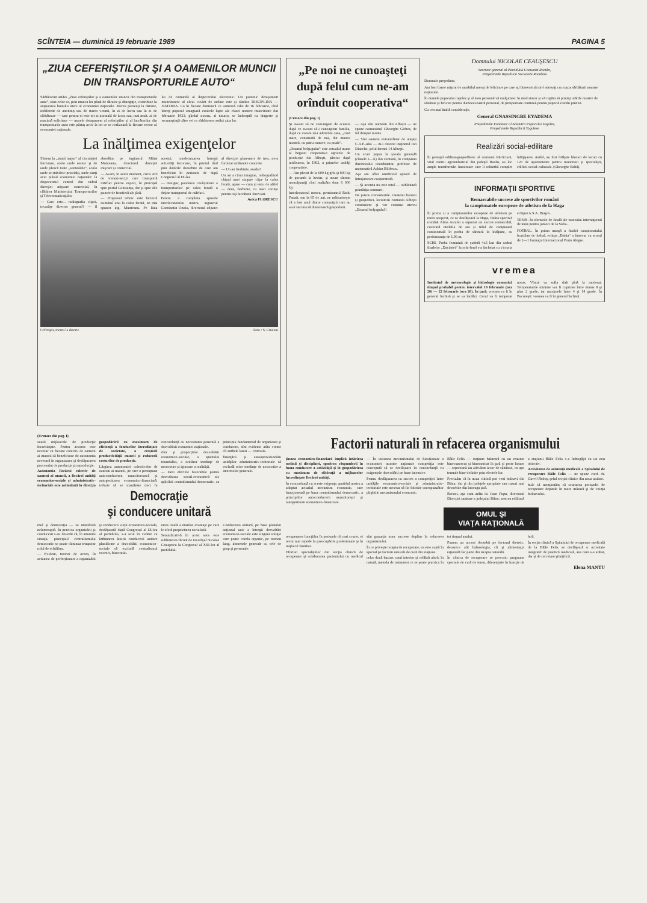SCÎNTEIA — duminică 19 februarie 1989 PAGINA 5
„ZIUA CEFERIŞTILOR ŞI A OAMENILOR MUNCII
DIN TRANSPORTURILE AUTO“
Sărbătorim astăzi „Ziua ceferiştilor şi a oamenilor muncii din transporturile auto“, ziua celor ce, prin munca lor plină de dăruire şi abnegaţie, contribuie la asigurarea bunului mers al economiei naţionale. Mereu prezenţi la datorie, indiferent de anotimp sau de starea vremii, în zi de lucru sau în zi de sărbătoare — care pentru ei este tot zi normală de lucru sau, mai mult, zi de maximă solicitare — marele detaşament al ceferiştilor şi al lucrătorilor din transporturile auto este părtaş activ la tot ce se realizează în fiecare sector al economiei naţionale.
lui de comandă al dispecerului electronic. Un puternic detaşament muncitoresc al cărui cuvînt de ordine este şi rămîne DISCIPLINA — DATORIA. Ca în fiecare duminică ce urmează zilei de 16 februarie, cînd întreg poporul omagiază eroicele lupte ale clasei noastre muncitoare din februarie 1933, gîndul nostru, al tuturor, se îndreaptă cu dragoste şi recunoştinţă către cei ce sîrbătoresc astăzi ziua lor.
La înălţimea exigenţelor
Sîntem la „statul major“ al circulaţiei feroviare, acolo unde sosesc şi de unde pleacă toate „semnalele“, acolo unde se stabilesc priorităţi, unde simţi acut pulsul economiei naţionale: la dispeceratul central din cadrul direcţiei mişcare comercial, în clădirea Ministerului Transporturilor şi Telecomunicaţiilor.
— Care este... radiografia clipei, tovarăşe director general? — îl abordăm pe inginerul Mihai Munteanu, directorul direcţiei mişcare şi comercial.
— Avem, în acest moment, circa 200 de trenuri-secţii care transportă mărfuri pentru export, în principal spre portul Constanţa, dar şi spre alte puncte de frontieră ale ţării.
— Progresul tehnic este factorul numărul unu la calea ferată, ne mai spunea ing. Munteanu. Pe linia acestui, modernizarea întregii activităţi feroviare, în primul rînd prin dotările deosebite de care am beneficiat în perioada de după Congresul al IX-lea.
— Desigur, ponderea covîrşitoare a transporturilor pe calea ferată o deţine transportul de mărfuri.
Pentru a completa spusele interlocutorului nostru, inginerul Constantin Onoiu, directorul adjunct al direcţiei plan-mers de tren, ne-a furnizat amănunte concrete.
— Un an fierbinte, asadar!
Un an a cărui imagine, radiografiind chipul unei singure clipe la calea ferată, apare — cum şi este, de altfel — dens, fierbinte, cu mari cerinţe pentru toţi lucrătorii feroviari.
Anica FLORESCU
Ceferiştii, mereu la datorie Foto : S. Cristian
„Pe noi ne cunoaşteţi după felul cum ne-am orînduit cooperativa“
(Urmare din pag. I)
Şi aveam să ne convingem de aceasta după ce aveam să-i cunoaştem familia, după ce aveam să-i admirăm casa, „casă mare, construită de noi, din munca noastră, cu patru camere, cu poale“.
„Drumul belşugului“ este actualul nume al bogatei cooperative agricole de producţie din Albeşti, păstrat după unificarea, în 1962, a primelor unităţi cooperatiste.
— Am plecat de la 600 kg grîu şi 800 kg de porumb la hectar, şi acum sîntem nemulţumiţi cînd realizăm doar 6 000 kg.
Interlocutorul nostru, pensionarul Radu Panait, om la 85 de ani, ne mărturiseşte că a fost unul dintre comuniştii care au avut sarcina să lămurească gospodarii.
— Aşa sînt oamenii din Albeşti — ne spune comunistul Gheorghe Girbea, de fel dinspre munte.
— Sînt oameni extraordinar de ataşaţi C.A.P.-ului — ni-i descrie inginerul Ion Dinache, şeful fermei 14 Albeşti.
Un scurt popas la şcoala generală (clasele I—X) din comună, în compania directorului coordonator, profesor de matematică Achim Bildescu.
Aşa am aflat următorul episod de întrajutorare cooperatistă.
— Şi aceasta nu este totul — subliniază primăriţa comunei.
De prisos comentariile. Oamenii harnici şi gospodari, locuitorii comunei Albeşti construiesc şi vor construi mereu „Drumul belşugului“.
Domnului NICOLAE CEAUŞESCU
Secretar general al Partidului Comunist Român,
Preşedintele Republicii Socialiste România
Domnule preşedinte,
Am fost foarte mişcat de amabilul mesaj de felicitare pe care aţi binevoit să mi-l adresaţi cu ocazia sărbătorii noastre naţionale.
În numele poporului togolez şi al meu personal vă mulţumesc în mod sincer şi vă rugăm să primiţi urările noastre de sănătate şi fericire pentru dumneavoastră personal, de prosperitate continuă pentru poporul român prieten.
Cu cea mai înaltă consideraţie,
General GNASSINGBE EYADEMA
Preşedintele Fondator al Adunării Poporului Togolez,
Preşedintele Republicii Togoleze
Realizări social-edilitare
În peisajul edilitar-gospodăresc al comunei Răcăciuni, vital centru agroindustrial din judeţul Bacău, au loc ample transformări înnoitoare care îi schimbă complet înfăţişarea. Astfel, au fost înălţate blocuri de locuit cu 120 de apartamente pentru muncitori şi specialişti, edificii social-culturale. (Gheorghe Baltă).
INFORMAŢII SPORTIVE
Remarcabile succese ale sportivilor români
la campionatele europene de atletism de la Haga
În prima zi a campionatelor europene de atletism pe teren acoperit, ce se desfăşoară la Haga, tînăra sportivă română Alina Astafei a repurtat un succes remarcabil, cucerind medalia de aur şi titlul de campioană continentală în proba de săritură în înălţime, cu performanţa de 1,96 m.
SCHI. Proba feminină de ştafetă 4x5 km din cadrul finalelor „Daciadei“ la schi-fond s-a încheiat cu victoria echipei A.S.A. Braşov.
TENIS. În sferturile de finală ale turneului internaţional de tenis pentru juniori de la Sofia...
FOTBAL. În prima manşă a finalei campionatului brazilian de fotbal, echipa „Bahia“ a întrecut cu scorul de 2—1 formaţia Internacional Porto Alegre.
vremea
Institutul de meteorologie şi hidrologie comunică timpul probabil pentru intervalul 19 februarie (ora 20) — 22 februarie (ora 20). În ţară: vremea va fi în general închisă şi se va încălzi. Cerul va fi temporar noros. Vîntul va sufla slab pînă la moderat. Temperaturile minime vor fi cuprinse între minus 8 şi plus 2 grade, iar maximele între 4 şi 14 grade. În Bucureşti: vremea va fi în general închisă.
(Urmare din pag. I)
zează mijloacele de producţie încredinţate. Pentru aceasta este necesar ca fiecare colectiv de oameni ai muncii să beneficieze de autonomia necesară în organizarea şi desfăşurarea procesului de producţie şi reproducţie.
Autonomia fiecărui colectiv de oameni ai muncii, a fiecărei unităţi economico-sociale şi administrativ-teritoriale este nelimitată în direcţia gospodăririi cu maximum de eficienţă a fondurilor încredinţate de societate, a creşterii productivităţii muncii şi reducerii costurilor de producţie.
Lărgirea autonomiei colectivelor de oameni ai muncii, pe care o presupune autoconducerea muncitorească şi autogestiunea economico-financiară, trebuie să se manifeste deci în concordanţă cu necesitatea generală a dezvoltării economiei naţionale.
rilor şi proporţiilor dezvoltării economico-sociale, a spiritului triumfalist, a oricăror tendinţe de nesocotire şi ignorare a realităţii.
— Deci efectele favorabile pentru dezvoltarea social-economică ale aplicării centralismului democratic, ca principiu fundamental de organizare şi conducere, sînt evidente atîta vreme cît ambele laturi — centralis-
finanţării şi autoaprovizionării unităţilor administrativ-teritoriale să excludă orice tendinţe de nesocotire a intereselor generale.
Democraţie
şi conducere unitară
mul şi democraţia — se manifestă neîntreruptă. În practica organizării şi conducerii s-au dovedit că, în anumite situaţii, principiul centralismului democratic se poate diminua temporar rolul de echilibru.
— Evident, tocmai de aceea, în actiunea de perfecţionare a organizării şi conducerii vieţii economico-sociale, desfăşurată după Congresul al IX-lea al partidului, s-a avut în vedere ca îmbinarea laturii conducerii unitare planificate a dezvoltării economico-sociale să excludă centralismul excesiv, birocratic.
rarea totală a marilor avantaje pe care le oferă proprietatea socialistă.
Semnificativă în acest sens este sublinierea făcută de tovarăşul Nicolae Ceauşescu la Congresul al XIII-lea al partidului.
Conducerea unitară, pe baza planului naţional unic a întregii dezvoltări economico-sociale este singura soluţie care poate corela organic, pe termen lung, interesele generale cu cele de grup şi personale.
Factorii naturali în refacerea organismului
ţiunea economico-financiară implică intărirea ordinii şi disciplinei, sporirea răspunderii în buna conducere a activităţii şi în gospodărirea cu maximum de eficienţă a mijloacelor încredinţate fiecărei unităţi.
În concordanţă cu aceste exigenţe, partidul nostru a adoptat actualul mecanism economic, care funcţionează pe baza centralismului democratic, a principiilor autoconducerii muncitoreşti şi autogestiunii economico-financiare.
— În viziunea mecanismului de funcţionare a economiei noastre naţionale competiţia este concepută să se desfăşoare în concordanţă cu exigenţele dezvoltării pe baze intensive.
Pentru desfăşurarea cu succes a competiţiei între unităţile economico-sociale şi administrativ-teritoriale este necesar să fie folosite corespunzător pîrghiile mecanismului economic.
Băile Felix — staţiune balneară cu un renume binecunoscut şi binemeritat în ţară şi peste hotare — reprezintă un adevărat izvor de sănătate, cu ape termale bine definite prin efectele lor.
Precizăm că în noua clinică pot veni bolnavi din Bihor, dar şi din judeţele apropiate sau cazuri mai deosebite din întreaga ţară.
Recent, aşa cum arăta dr. Ioan Popa, directorul Direcţiei sanitare a judeţului Bihor, zestrea edilitară a staţiunii Băile Felix s-a îmbogăţit cu un nou obiectiv.
Activitatea de asistenţă medicală a Spitalului de recuperare Băile Felix — ne spune conf. dr. Gavril Roboş, şeful secţiei clinice din noua unitate.
bule să menţionăm că scurtarea perioadei de recuperare depinde în mare măsură şi de voinţa bolnavului.
OMUL ŞI
VIAŢA RAŢIONALĂ
recuperarea funcţiilor în perioade cît mai scurte, ei revin mai repede la preocupările profesionale şi în mijlocul familiei.
Eforturi specialiştilor din secţia clinică de recuperare şi colaborarea pacientului cu medicul sînt garanţia unor succese depline în refacerea organismului.
În ce priveşte terapia de recuperare, ea este axată în special pe factorii naturali de cură din staţiune.
celor două bazine, unul interior şi celălalt afară, în natură, metoda de tratament ce se poate practica în tot timpul anului.
Punem un accent deosebit pe factorul dietetic, deoarece atît balneologia, cît şi alimentaţia raţională fac parte din terapia naturală.
În clinica de recuperare se prescriu programe speciale de cură de teren, diferenţiate în funcţie de boli.
În secţia clinică a Spitalului de recuperare medicală de la Băile Felix se desfăşoară o activitate integrată: de practică medicală, asa cum s-a arătat, dar şi de cercetare ştiinţifică.
Elena MANTU